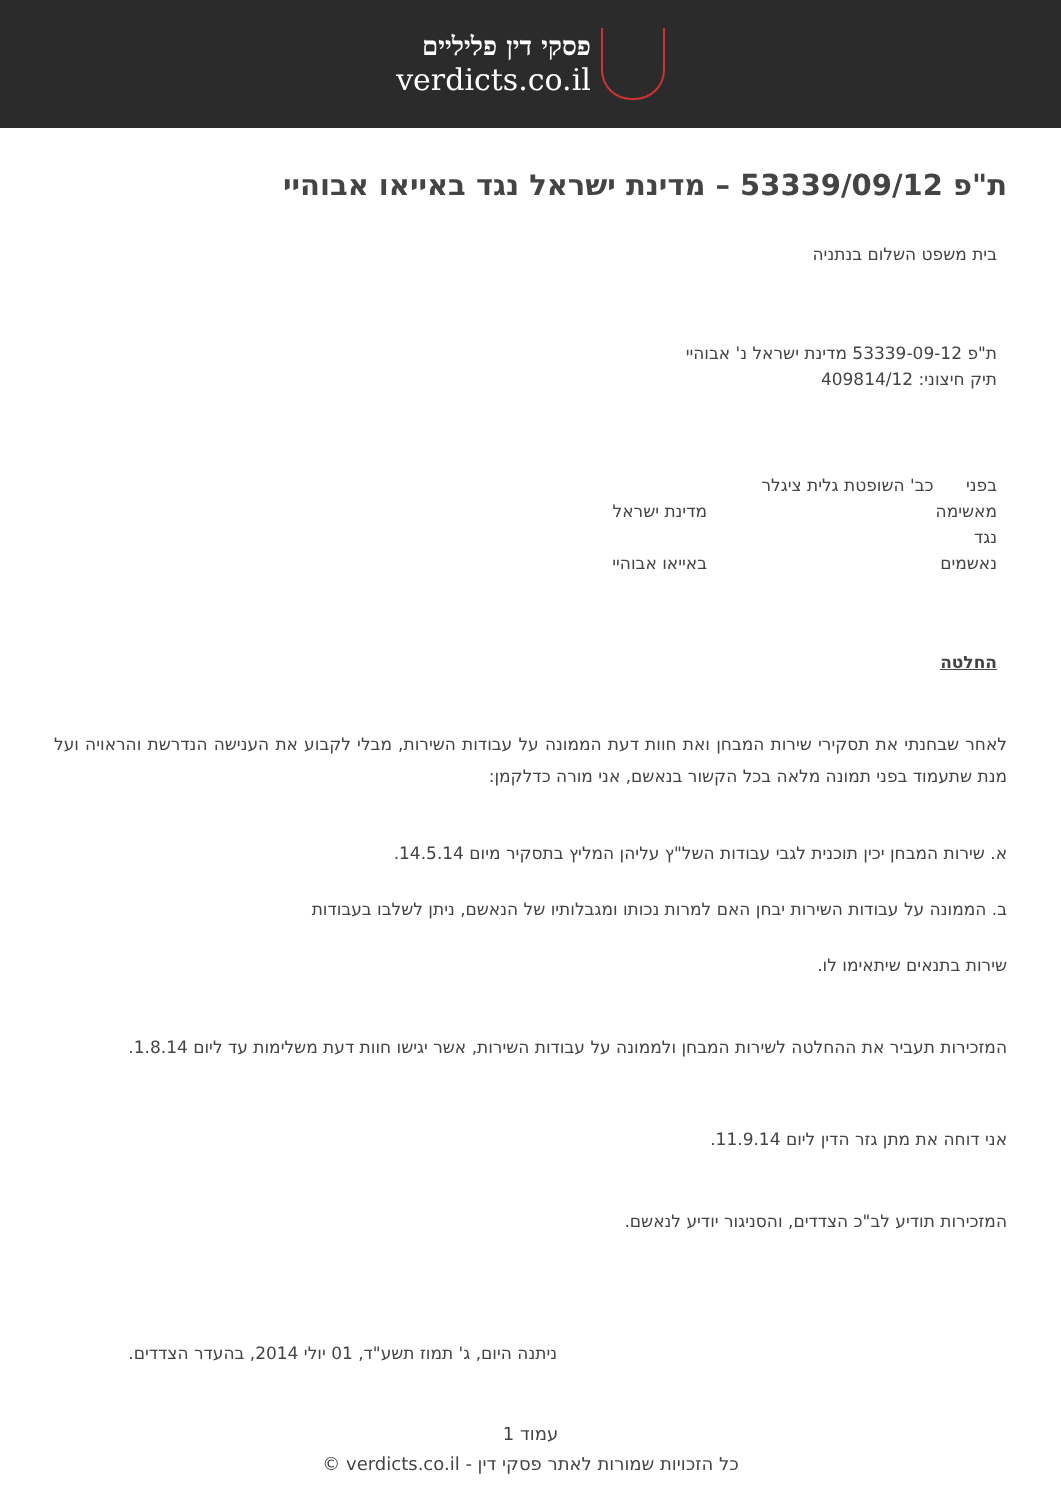פסקי דין פליליים
verdicts.co.il
ת"פ 53339/09/12 – מדינת ישראל נגד באייאו אבוהיי
בית משפט השלום בנתניה
ת"פ 53339-09-12 מדינת ישראל נ' אבוהיי
תיק חיצוני: 409814/12
בפני כב' השופטת גלית ציגלר
מאשימה מדינת ישראל
נגד
נאשמים באייאו אבוהיי
החלטה
לאחר שבחנתי את תסקירי שירות המבחן ואת חוות דעת הממונה על עבודות השירות, מבלי לקבוע את הענישה הנדרשת והראויה ועל מנת שתעמוד בפני תמונה מלאה בכל הקשור בנאשם, אני מורה כדלקמן:
א. שירות המבחן יכין תוכנית לגבי עבודות השל"ץ עליהן המליץ בתסקיר מיום 14.5.14.
ב. הממונה על עבודות השירות יבחן האם למרות נכותו ומגבלותיו של הנאשם, ניתן לשלבו בעבודות
שירות בתנאים שיתאימו לו.
המזכירות תעביר את ההחלטה לשירות המבחן ולממונה על עבודות השירות, אשר יגישו חוות דעת משלימות עד ליום 1.8.14.
אני דוחה את מתן גזר הדין ליום 11.9.14.
המזכירות תודיע לב"כ הצדדים, והסניגור יודיע לנאשם.
ניתנה היום, ג' תמוז תשע"ד, 01 יולי 2014, בהעדר הצדדים.
עמוד 1
כל הזכויות שמורות לאתר פסקי דין - verdicts.co.il ©